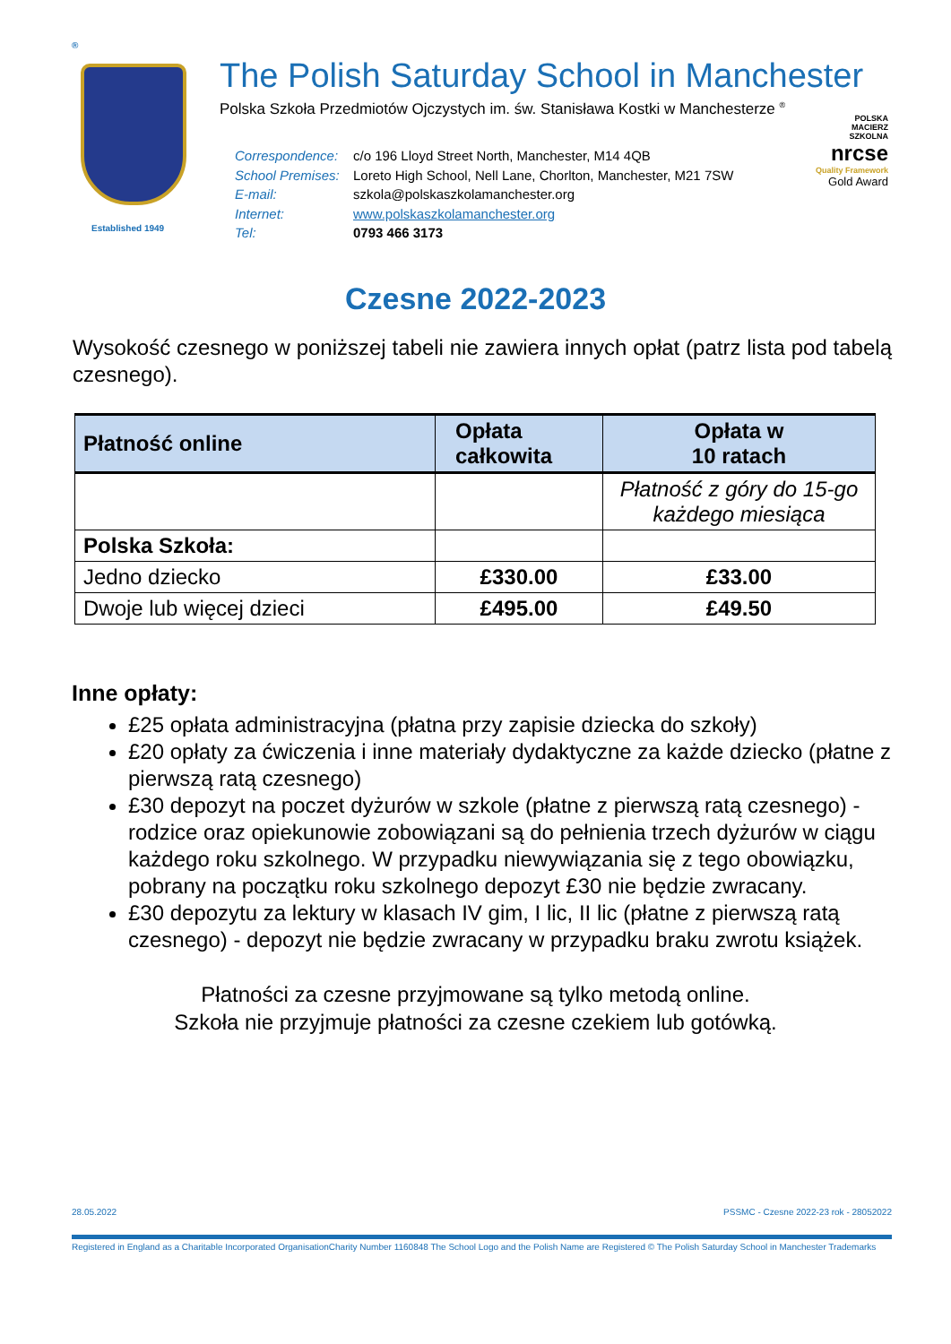®
Established 1949
The Polish Saturday School in Manchester
Polska Szkoła Przedmiotów Ojczystych im. św. Stanisława Kostki w Manchesterze <sup>®</sup>
| Correspondence: | c/o 196 Lloyd Street North, Manchester, M14 4QB |
| School Premises: | Loreto High School, Nell Lane, Chorlton, Manchester, M21 7SW |
| E-mail: | szkola@polskaszkolamanchester.org |
| Internet: | www.polskaszkolamanchester.org |
| Tel: | 0793 466 3173 |
POLSKA
MACIERZ
SZKOLNA
nrcse
Quality Framework
Gold Award
Czesne 2022-2023
Wysokość czesnego w poniższej tabeli nie zawiera innych opłat (patrz lista pod tabelą czesnego).
| Płatność online | Opłata całkowita | Opłata w 10 ratach |
| --- | --- | --- |
| | | Płatność z góry do 15-go każdego miesiąca |
| Polska Szkoła: | | |
| Jedno dziecko | £330.00 | £33.00 |
| Dwoje lub więcej dzieci | £495.00 | £49.50 |
Inne opłaty:
£25 opłata administracyjna (płatna przy zapisie dziecka do szkoły)
£20 opłaty za ćwiczenia i inne materiały dydaktyczne za każde dziecko (płatne z pierwszą ratą czesnego)
£30 depozyt na poczet dyżurów w szkole (płatne z pierwszą ratą czesnego) - rodzice oraz opiekunowie zobowiązani są do pełnienia trzech dyżurów w ciągu każdego roku szkolnego. W przypadku niewywiązania się z tego obowiązku, pobrany na początku roku szkolnego depozyt £30 nie będzie zwracany.
£30 depozytu za lektury w klasach IV gim, I lic, II lic (płatne z pierwszą ratą czesnego) - depozyt nie będzie zwracany w przypadku braku zwrotu książek.
Płatności za czesne przyjmowane są tylko metodą online.
Szkoła nie przyjmuje płatności za czesne czekiem lub gotówką.
28.05.2022 PSSMC - Czesne 2022-23 rok - 28052022
Registered in England as a Charitable Incorporated OrganisationCharity Number 1160848 The School Logo and the Polish Name are Registered © The Polish Saturday School in Manchester Trademarks